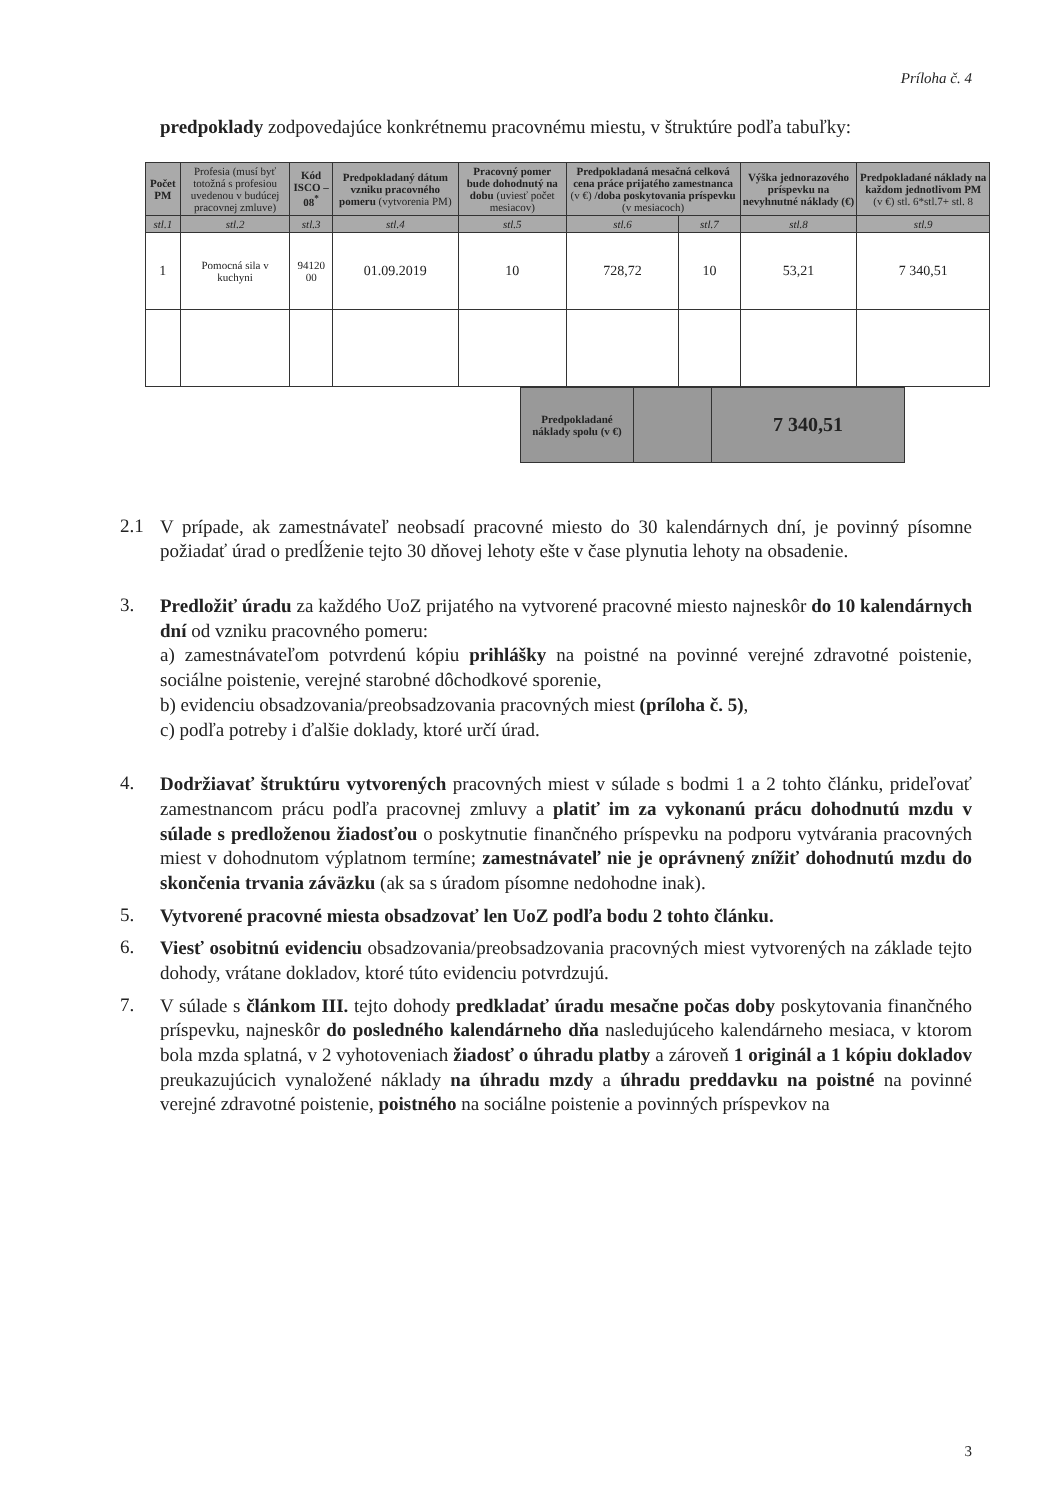Príloha č. 4
predpoklady zodpovedajúce konkrétnemu pracovnému miestu, v štruktúre podľa tabuľky:
| Počet PM | Profesia (musí byť totožná s profesiou uvedenou v budúcej pracovnej zmluve) | Kód ISCO – 08<sup>*</sup> | Predpokladaný dátum vzniku pracovného pomeru (vytvorenia PM) | Pracovný pomer bude dohodnutý na dobu (uviesť počet mesiacov) | Predpokladaná mesačná celková cena práce prijatého zamestnanca (v €) /doba poskytovania príspevku (v mesiacoch) | | Výška jednorazového príspevku na nevyhnutné náklady (€) | Predpokladané náklady na každom jednotlivom PM (v €) stl. 6*stl.7+ stl. 8 |
| --- | --- | --- | --- | --- | --- | --- | --- | --- |
| stl.1 | stl.2 | stl.3 | stl.4 | stl.5 | stl.6 | stl.7 | stl.8 | stl.9 |
| 1 | Pomocná sila v kuchyni | 94120 00 | 01.09.2019 | 10 | 728,72 | 10 | 53,21 | 7 340,51 |
| Predpokladané náklady spolu (v €) | | 7 340,51 |
2.1
V prípade, ak zamestnávateľ neobsadí pracovné miesto do 30 kalendárnych dní, je povinný písomne požiadať úrad o predĺženie tejto 30 dňovej lehoty ešte v čase plynutia lehoty na obsadenie.
3.
Predložiť úradu za každého UoZ prijatého na vytvorené pracovné miesto najneskôr do 10 kalendárnych dní od vzniku pracovného pomeru:
a) zamestnávateľom potvrdenú kópiu prihlášky na poistné na povinné verejné zdravotné poistenie, sociálne poistenie, verejné starobné dôchodkové sporenie,
b) evidenciu obsadzovania/preobsadzovania pracovných miest (príloha č. 5),
c) podľa potreby i ďalšie doklady, ktoré určí úrad.
4.
Dodržiavať štruktúru vytvorených pracovných miest v súlade s bodmi 1 a 2 tohto článku, prideľovať zamestnancom prácu podľa pracovnej zmluvy a platiť im za vykonanú prácu dohodnutú mzdu v súlade s predloženou žiadosťou o poskytnutie finančného príspevku na podporu vytvárania pracovných miest v dohodnutom výplatnom termíne; zamestnávateľ nie je oprávnený znížiť dohodnutú mzdu do skončenia trvania záväzku (ak sa s úradom písomne nedohodne inak).
5.
Vytvorené pracovné miesta obsadzovať len UoZ podľa bodu 2 tohto článku.
6.
Viesť osobitnú evidenciu obsadzovania/preobsadzovania pracovných miest vytvorených na základe tejto dohody, vrátane dokladov, ktoré túto evidenciu potvrdzujú.
7.
V súlade s článkom III. tejto dohody predkladať úradu mesačne počas doby poskytovania finančného príspevku, najneskôr do posledného kalendárneho dňa nasledujúceho kalendárneho mesiaca, v ktorom bola mzda splatná, v 2 vyhotoveniach žiadosť o úhradu platby a zároveň 1 originál a 1 kópiu dokladov preukazujúcich vynaložené náklady na úhradu mzdy a úhradu preddavku na poistné na povinné verejné zdravotné poistenie, poistného na sociálne poistenie a povinných príspevkov na
3